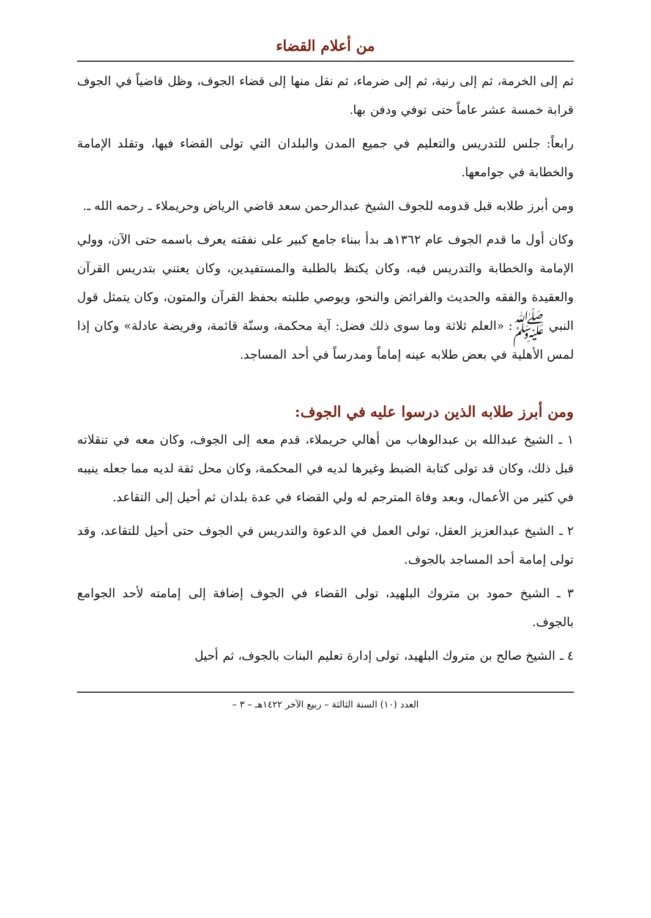من أعلام القضاء
ثم إلى الخرمة، ثم إلى رنية، ثم إلى ضرماء، ثم نقل منها إلى قضاء الجوف، وظل قاضياً في الجوف قرابة خمسة عشر عاماً حتى توفي ودفن بها.
رابعاً: جلس للتدريس والتعليم في جميع المدن والبلدان التي تولى القضاء فيها، وتقلد الإمامة والخطابة في جوامعها.
ومن أبرز طلابه قبل قدومه للجوف الشيخ عبدالرحمن سعد قاضي الرياض وحريملاء ـ رحمه الله ـ.
وكان أول ما قدم الجوف عام ١٣٦٢هـ بدأ ببناء جامع كبير على نفقته يعرف باسمه حتى الآن، وولي الإمامة والخطابة والتدريس فيه، وكان يكتظ بالطلبة والمستفيدين، وكان يعتني بتدريس القرآن والعقيدة والفقه والحديث والفرائض والنحو، ويوصي طلبته بحفظ القرآن والمتون، وكان يتمثل قول النبي ﷺ: «العلم ثلاثة وما سوى ذلك فضل: آية محكمة، وسنّة قائمة، وفريضة عادلة» وكان إذا لمس الأهلية في بعض طلابه عينه إماماً ومدرساً في أحد المساجد.
ومن أبرز طلابه الذين درسوا عليه في الجوف:
١ ـ الشيخ عبدالله بن عبدالوهاب من أهالي حريملاء، قدم معه إلى الجوف، وكان معه في تنقلاته قبل ذلك، وكان قد تولى كتابة الضبط وغيرها لديه في المحكمة، وكان محل ثقة لديه مما جعله ينيبه في كثير من الأعمال، وبعد وفاة المترجم له ولي القضاء في عدة بلدان ثم أحيل إلى التقاعد.
٢ ـ الشيخ عبدالعزيز العقل، تولى العمل في الدعوة والتدريس في الجوف حتى أحيل للتقاعد، وقد تولى إمامة أحد المساجد بالجوف.
٣ ـ الشيخ حمود بن متروك البلهيد، تولى القضاء في الجوف إضافة إلى إمامته لأحد الجوامع بالجوف.
٤ ـ الشيخ صالح بن متروك البلهيد، تولى إدارة تعليم البنات بالجوف، ثم أحيل
العدد (١٠) السنة الثالثة – ربيع الآخر ١٤٢٢هـ – ٣ –